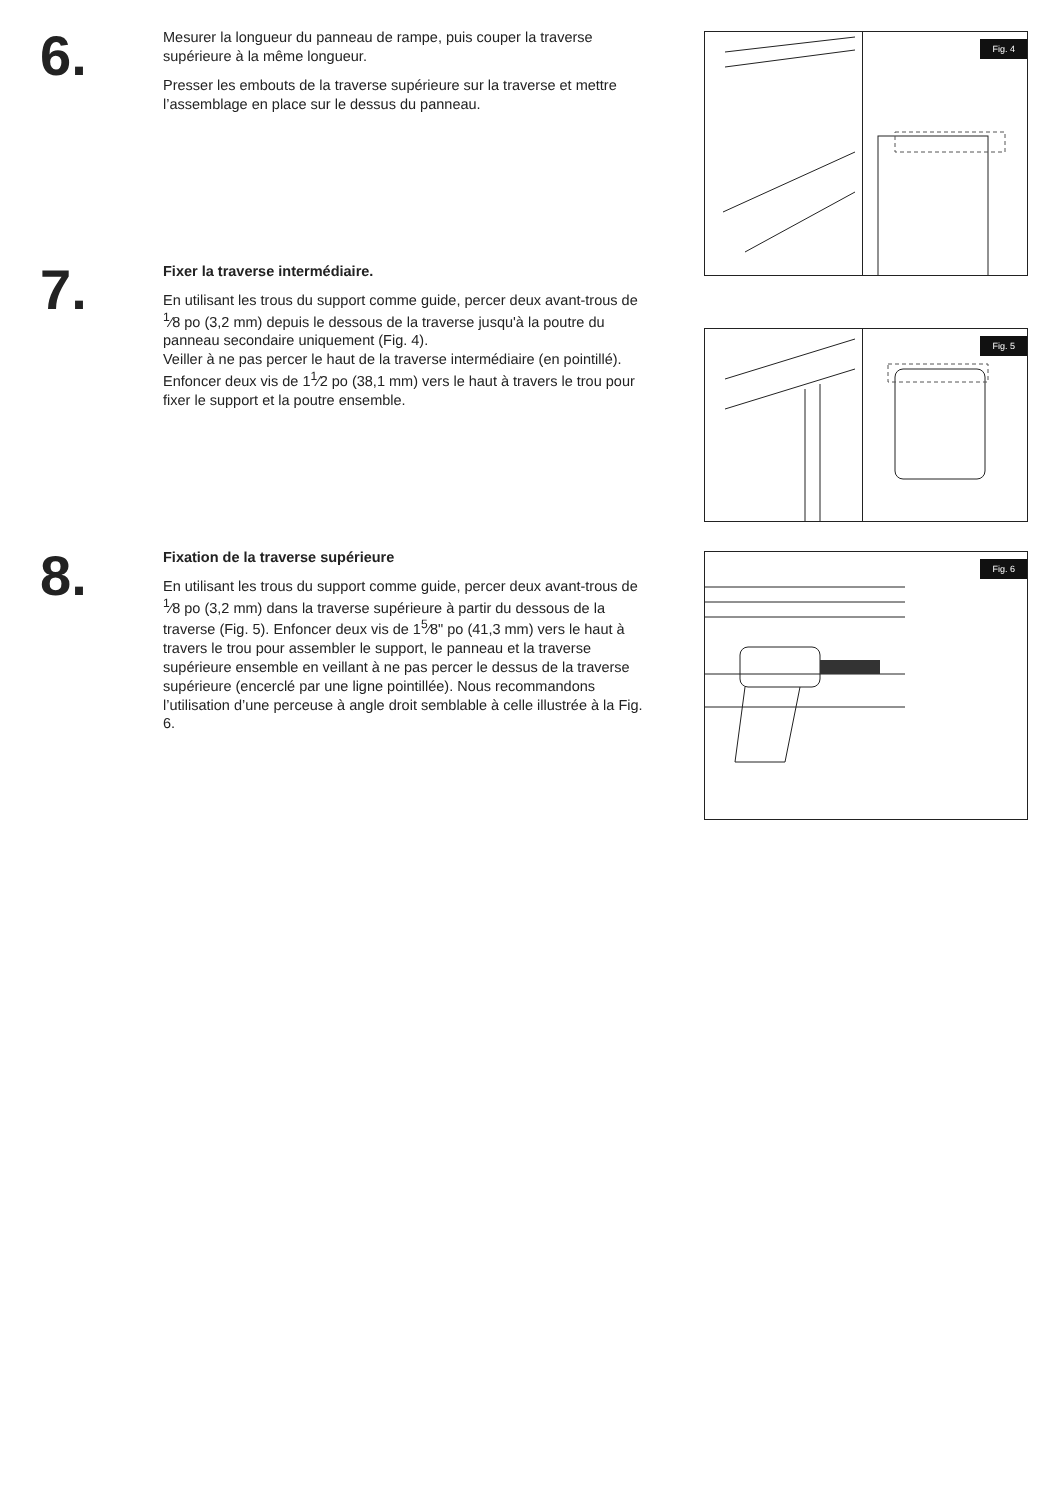6.
Mesurer la longueur du panneau de rampe, puis couper la traverse supérieure à la même longueur.
Presser les embouts de la traverse supérieure sur la traverse et mettre l’assemblage en place sur le dessus du panneau.
7.
Fixer la traverse intermédiaire.
En utilisant les trous du support comme guide, percer deux avant-trous de <sup>1</sup>⁄8 po (3,2 mm) depuis le dessous de la traverse jusqu'à la poutre du panneau secondaire uniquement (Fig. 4).
Veiller à ne pas percer le haut de la traverse intermédiaire (en pointillé). Enfoncer deux vis de 1<sup>1</sup>⁄2 po (38,1 mm) vers le haut à travers le trou pour fixer le support et la poutre ensemble.
8.
Fixation de la traverse supérieure
En utilisant les trous du support comme guide, percer deux avant-trous de <sup>1</sup>⁄8 po (3,2 mm) dans la traverse supérieure à partir du dessous de la traverse (Fig. 5). Enfoncer deux vis de 1<sup>5</sup>⁄8" po (41,3 mm) vers le haut à travers le trou pour assembler le support, le panneau et la traverse supérieure ensemble en veillant à ne pas percer le dessus de la traverse supérieure (encerclé par une ligne pointillée). Nous recommandons l’utilisation d’une perceuse à angle droit semblable à celle illustrée à la Fig. 6.
Fig. 4
Fig. 5
Fig. 6